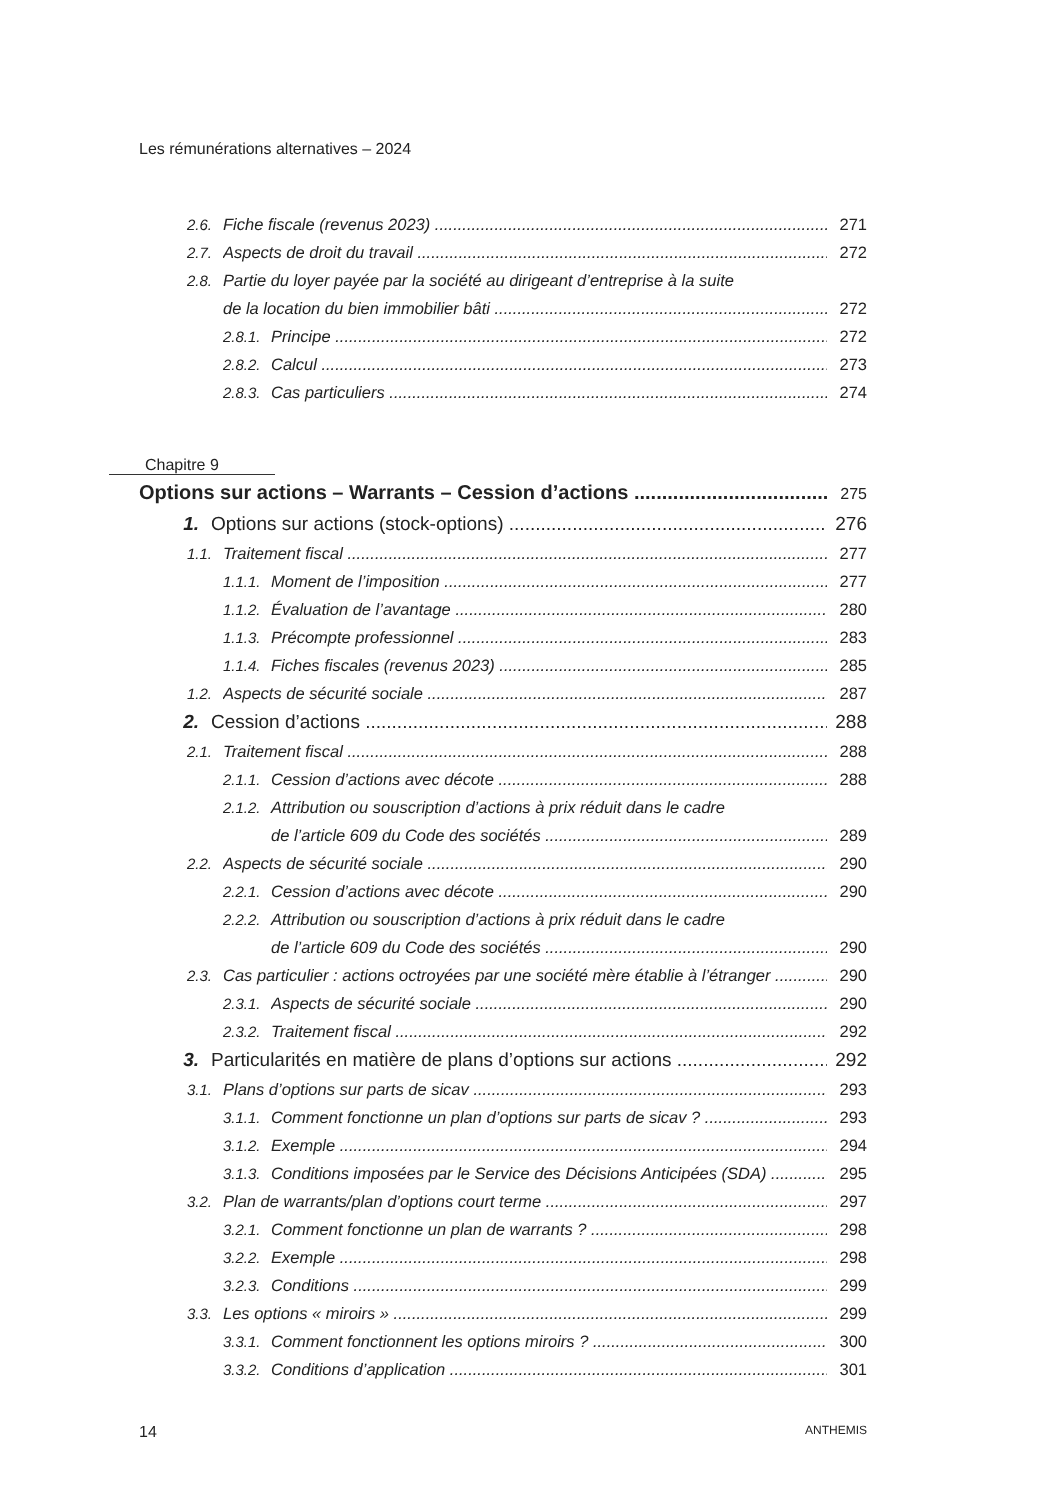Les rémunérations alternatives – 2024
2.6. Fiche fiscale (revenus 2023) 271
2.7. Aspects de droit du travail 272
2.8. Partie du loyer payée par la société au dirigeant d’entreprise à la suite
2.8. de la location du bien immobilier bâti 272
2.8.1. Principe 272
2.8.2. Calcul 273
2.8.3. Cas particuliers 274
Chapitre 9
Options sur actions – Warrants – Cession d’actions 275
1. Options sur actions (stock-options) 276
1.1. Traitement fiscal 277
1.1.1. Moment de l’imposition 277
1.1.2. Évaluation de l’avantage 280
1.1.3. Précompte professionnel 283
1.1.4. Fiches fiscales (revenus 2023) 285
1.2. Aspects de sécurité sociale 287
2. Cession d’actions 288
2.1. Traitement fiscal 288
2.1.1. Cession d’actions avec décote 288
2.1.2. Attribution ou souscription d’actions à prix réduit dans le cadre
2.1.2. de l’article 609 du Code des sociétés 289
2.2. Aspects de sécurité sociale 290
2.2.1. Cession d’actions avec décote 290
2.2.2. Attribution ou souscription d’actions à prix réduit dans le cadre
2.2.2. de l’article 609 du Code des sociétés 290
2.3. Cas particulier : actions octroyées par une société mère établie à l’étranger 290
2.3.1. Aspects de sécurité sociale 290
2.3.2. Traitement fiscal 292
3. Particularités en matière de plans d’options sur actions 292
3.1. Plans d’options sur parts de sicav 293
3.1.1. Comment fonctionne un plan d’options sur parts de sicav ? 293
3.1.2. Exemple 294
3.1.3. Conditions imposées par le Service des Décisions Anticipées (SDA) 295
3.2. Plan de warrants/plan d’options court terme 297
3.2.1. Comment fonctionne un plan de warrants ? 298
3.2.2. Exemple 298
3.2.3. Conditions 299
3.3. Les options « miroirs » 299
3.3.1. Comment fonctionnent les options miroirs ? 300
3.3.2. Conditions d’application 301
14 ANTHEMIS